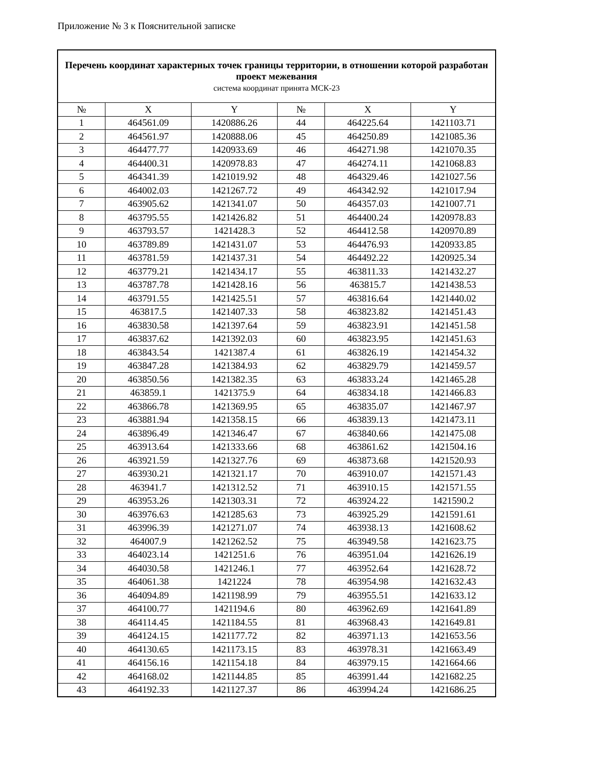Приложение № 3 к Пояснительной записке
| Перечень координат характерных точек границы территории, в отношении которой разработан проект межевания система координат принята МСК-23 | | | | | |
| № | X | Y | № | X | Y |
| 1 | 464561.09 | 1420886.26 | 44 | 464225.64 | 1421103.71 |
| 2 | 464561.97 | 1420888.06 | 45 | 464250.89 | 1421085.36 |
| 3 | 464477.77 | 1420933.69 | 46 | 464271.98 | 1421070.35 |
| 4 | 464400.31 | 1420978.83 | 47 | 464274.11 | 1421068.83 |
| 5 | 464341.39 | 1421019.92 | 48 | 464329.46 | 1421027.56 |
| 6 | 464002.03 | 1421267.72 | 49 | 464342.92 | 1421017.94 |
| 7 | 463905.62 | 1421341.07 | 50 | 464357.03 | 1421007.71 |
| 8 | 463795.55 | 1421426.82 | 51 | 464400.24 | 1420978.83 |
| 9 | 463793.57 | 1421428.3 | 52 | 464412.58 | 1420970.89 |
| 10 | 463789.89 | 1421431.07 | 53 | 464476.93 | 1420933.85 |
| 11 | 463781.59 | 1421437.31 | 54 | 464492.22 | 1420925.34 |
| 12 | 463779.21 | 1421434.17 | 55 | 463811.33 | 1421432.27 |
| 13 | 463787.78 | 1421428.16 | 56 | 463815.7 | 1421438.53 |
| 14 | 463791.55 | 1421425.51 | 57 | 463816.64 | 1421440.02 |
| 15 | 463817.5 | 1421407.33 | 58 | 463823.82 | 1421451.43 |
| 16 | 463830.58 | 1421397.64 | 59 | 463823.91 | 1421451.58 |
| 17 | 463837.62 | 1421392.03 | 60 | 463823.95 | 1421451.63 |
| 18 | 463843.54 | 1421387.4 | 61 | 463826.19 | 1421454.32 |
| 19 | 463847.28 | 1421384.93 | 62 | 463829.79 | 1421459.57 |
| 20 | 463850.56 | 1421382.35 | 63 | 463833.24 | 1421465.28 |
| 21 | 463859.1 | 1421375.9 | 64 | 463834.18 | 1421466.83 |
| 22 | 463866.78 | 1421369.95 | 65 | 463835.07 | 1421467.97 |
| 23 | 463881.94 | 1421358.15 | 66 | 463839.13 | 1421473.11 |
| 24 | 463896.49 | 1421346.47 | 67 | 463840.66 | 1421475.08 |
| 25 | 463913.64 | 1421333.66 | 68 | 463861.62 | 1421504.16 |
| 26 | 463921.59 | 1421327.76 | 69 | 463873.68 | 1421520.93 |
| 27 | 463930.21 | 1421321.17 | 70 | 463910.07 | 1421571.43 |
| 28 | 463941.7 | 1421312.52 | 71 | 463910.15 | 1421571.55 |
| 29 | 463953.26 | 1421303.31 | 72 | 463924.22 | 1421590.2 |
| 30 | 463976.63 | 1421285.63 | 73 | 463925.29 | 1421591.61 |
| 31 | 463996.39 | 1421271.07 | 74 | 463938.13 | 1421608.62 |
| 32 | 464007.9 | 1421262.52 | 75 | 463949.58 | 1421623.75 |
| 33 | 464023.14 | 1421251.6 | 76 | 463951.04 | 1421626.19 |
| 34 | 464030.58 | 1421246.1 | 77 | 463952.64 | 1421628.72 |
| 35 | 464061.38 | 1421224 | 78 | 463954.98 | 1421632.43 |
| 36 | 464094.89 | 1421198.99 | 79 | 463955.51 | 1421633.12 |
| 37 | 464100.77 | 1421194.6 | 80 | 463962.69 | 1421641.89 |
| 38 | 464114.45 | 1421184.55 | 81 | 463968.43 | 1421649.81 |
| 39 | 464124.15 | 1421177.72 | 82 | 463971.13 | 1421653.56 |
| 40 | 464130.65 | 1421173.15 | 83 | 463978.31 | 1421663.49 |
| 41 | 464156.16 | 1421154.18 | 84 | 463979.15 | 1421664.66 |
| 42 | 464168.02 | 1421144.85 | 85 | 463991.44 | 1421682.25 |
| 43 | 464192.33 | 1421127.37 | 86 | 463994.24 | 1421686.25 |